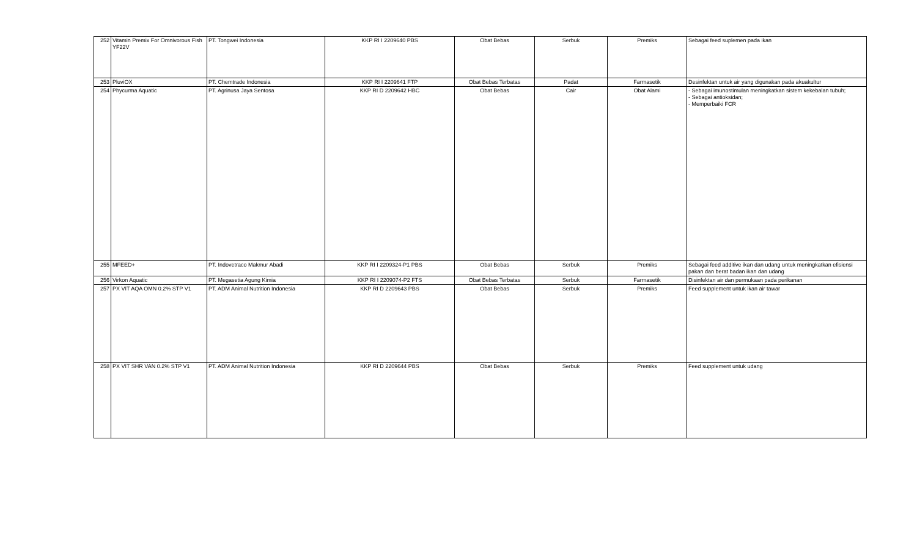| 252 | Vitamin Premix For Omnivorous Fish YF22V | PT. Tongwei Indonesia | KKP RI I 2209640 PBS | Obat Bebas | Serbuk | Premiks | Sebagai feed suplemen pada ikan |
| 253 | PluviOX | PT. Chemtrade Indonesia | KKP RI I 2209641 FTP | Obat Bebas Terbatas | Padat | Farmasetik | Desinfektan untuk air yang digunakan pada akuakultur |
| 254 | Phycurma Aquatic | PT. Agrinusa Jaya Sentosa | KKP RI D 2209642 HBC | Obat Bebas | Cair | Obat Alami | - Sebagai imunostimulan meningkatkan sistem kekebalan tubuh; - Sebagai antioksidan; - Memperbaiki FCR |
| 255 | MFEED+ | PT. Indovetraco Makmur Abadi | KKP RI I 2209324-P1 PBS | Obat Bebas | Serbuk | Premiks | Sebagai feed additive ikan dan udang untuk meningkatkan efisiensi pakan dan berat badan ikan dan udang |
| 256 | Virkon Aquatic | PT. Megasetia Agung Kimia | KKP RI I 2209074-P2 FTS | Obat Bebas Terbatas | Serbuk | Farmasetik | Disinfektan air dan permukaan pada perikanan |
| 257 | PX VIT AQA OMN 0.2% STP V1 | PT. ADM Animal Nutrition Indonesia | KKP RI D 2209643 PBS | Obat Bebas | Serbuk | Premiks | Feed supplement untuk ikan air tawar |
| 258 | PX VIT SHR VAN 0.2% STP V1 | PT. ADM Animal Nutrition Indonesia | KKP RI D 2209644 PBS | Obat Bebas | Serbuk | Premiks | Feed supplement untuk udang |